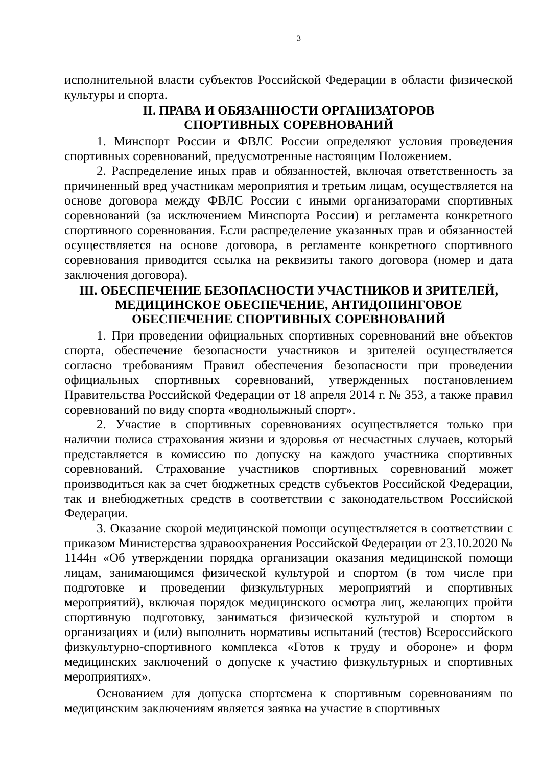3
исполнительной власти субъектов Российской Федерации в области физической культуры и спорта.
II. ПРАВА И ОБЯЗАННОСТИ ОРГАНИЗАТОРОВ
СПОРТИВНЫХ СОРЕВНОВАНИЙ
1. Минспорт России и ФВЛС России определяют условия проведения спортивных соревнований, предусмотренные настоящим Положением.
2. Распределение иных прав и обязанностей, включая ответственность за причиненный вред участникам мероприятия и третьим лицам, осуществляется на основе договора между ФВЛС России с иными организаторами спортивных соревнований (за исключением Минспорта России) и регламента конкретного спортивного соревнования. Если распределение указанных прав и обязанностей осуществляется на основе договора, в регламенте конкретного спортивного соревнования приводится ссылка на реквизиты такого договора (номер и дата заключения договора).
III. ОБЕСПЕЧЕНИЕ БЕЗОПАСНОСТИ УЧАСТНИКОВ И ЗРИТЕЛЕЙ,
МЕДИЦИНСКОЕ ОБЕСПЕЧЕНИЕ, АНТИДОПИНГОВОЕ
ОБЕСПЕЧЕНИЕ СПОРТИВНЫХ СОРЕВНОВАНИЙ
1. При проведении официальных спортивных соревнований вне объектов спорта, обеспечение безопасности участников и зрителей осуществляется согласно требованиям Правил обеспечения безопасности при проведении официальных спортивных соревнований, утвержденных постановлением Правительства Российской Федерации от 18 апреля 2014 г. № 353, а также правил соревнований по виду спорта «воднолыжный спорт».
2. Участие в спортивных соревнованиях осуществляется только при наличии полиса страхования жизни и здоровья от несчастных случаев, который представляется в комиссию по допуску на каждого участника спортивных соревнований. Страхование участников спортивных соревнований может производиться как за счет бюджетных средств субъектов Российской Федерации, так и внебюджетных средств в соответствии с законодательством Российской Федерации.
3. Оказание скорой медицинской помощи осуществляется в соответствии с приказом Министерства здравоохранения Российской Федерации от 23.10.2020 № 1144н «Об утверждении порядка организации оказания медицинской помощи лицам, занимающимся физической культурой и спортом (в том числе при подготовке и проведении физкультурных мероприятий и спортивных мероприятий), включая порядок медицинского осмотра лиц, желающих пройти спортивную подготовку, заниматься физической культурой и спортом в организациях и (или) выполнить нормативы испытаний (тестов) Всероссийского физкультурно-спортивного комплекса «Готов к труду и обороне» и форм медицинских заключений о допуске к участию физкультурных и спортивных мероприятиях».
Основанием для допуска спортсмена к спортивным соревнованиям по медицинским заключениям является заявка на участие в спортивных